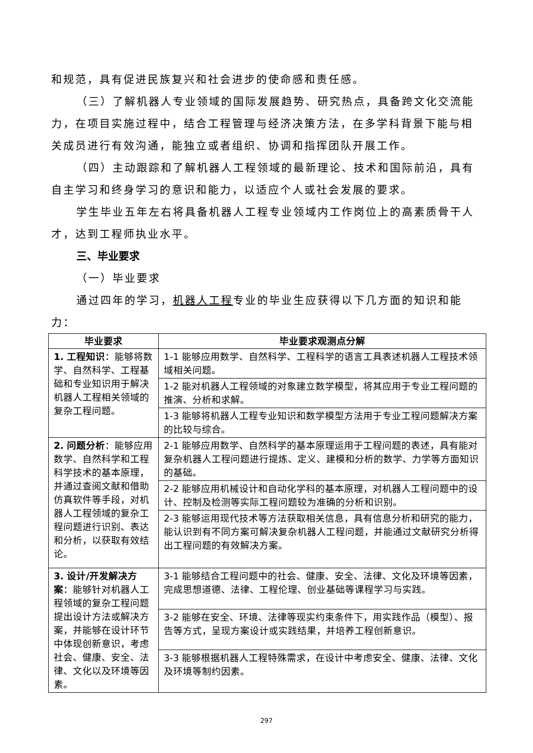和规范，具有促进民族复兴和社会进步的使命感和责任感。
（三）了解机器人专业领域的国际发展趋势、研究热点，具备跨文化交流能力，在项目实施过程中，结合工程管理与经济决策方法，在多学科背景下能与相关成员进行有效沟通，能独立或者组织、协调和指挥团队开展工作。
（四）主动跟踪和了解机器人工程领域的最新理论、技术和国际前沿，具有自主学习和终身学习的意识和能力，以适应个人或社会发展的要求。
学生毕业五年左右将具备机器人工程专业领域内工作岗位上的高素质骨干人才，达到工程师执业水平。
三、毕业要求
（一）毕业要求
通过四年的学习，机器人工程专业的毕业生应获得以下几方面的知识和能力：
| 毕业要求 | 毕业要求观测点分解 |
| --- | --- |
| 1. 工程知识 ：能够将数学、自然科学、工程基础和专业知识用于解决机器人工程相关领域的复杂工程问题。 | 1-1 能够应用数学、自然科学、工程科学的语言工具表述机器人工程技术领域相关问题。 |
| | 1-2 能对机器人工程领域的对象建立数学模型，将其应用于专业工程问题的推演、分析和求解。 |
| | 1-3 能够将机器人工程专业知识和数学模型方法用于专业工程问题解决方案的比较与综合。 |
| 2. 问题分析 ：能够应用数学、自然科学和工程科学技术的基本原理，并通过查阅文献和借助仿真软件等手段，对机器人工程领域的复杂工程问题进行识别、表达和分析，以获取有效结论。 | 2-1 能够应用数学、自然科学的基本原理运用于工程问题的表述，具有能对复杂机器人工程问题进行提炼、定义、建模和分析的数学、力学等方面知识的基础。 |
| | 2-2 能够应用机械设计和自动化学科的基本原理，对机器人工程问题中的设计、控制及检测等实际工程问题较为准确的分析和识别。 |
| | 2-3 能够运用现代技术等方法获取相关信息，具有信息分析和研究的能力，能认识到有不同方案可解决复杂机器人工程问题，并能通过文献研究分析得出工程问题的有效解决方案。 |
| 3. 设计/开发解决方案 ：能够针对机器人工程领域的复杂工程问题提出设计方法或解决方案，并能够在设计环节中体现创新意识，考虑社会、健康、安全、法律、文化以及环境等因素。 | 3-1 能够结合工程问题中的社会、健康、安全、法律、文化及环境等因素，完成思想道德、法律、工程伦理、创业基础等课程学习与实践。 |
| | 3-2 能够在安全、环境、法律等现实约束条件下，用实践作品（模型）、报告等方式，呈现方案设计或实践结果，并培养工程创新意识。 |
| | 3-3 能够根据机器人工程特殊需求，在设计中考虑安全、健康、法律、文化及环境等制约因素。 |
297